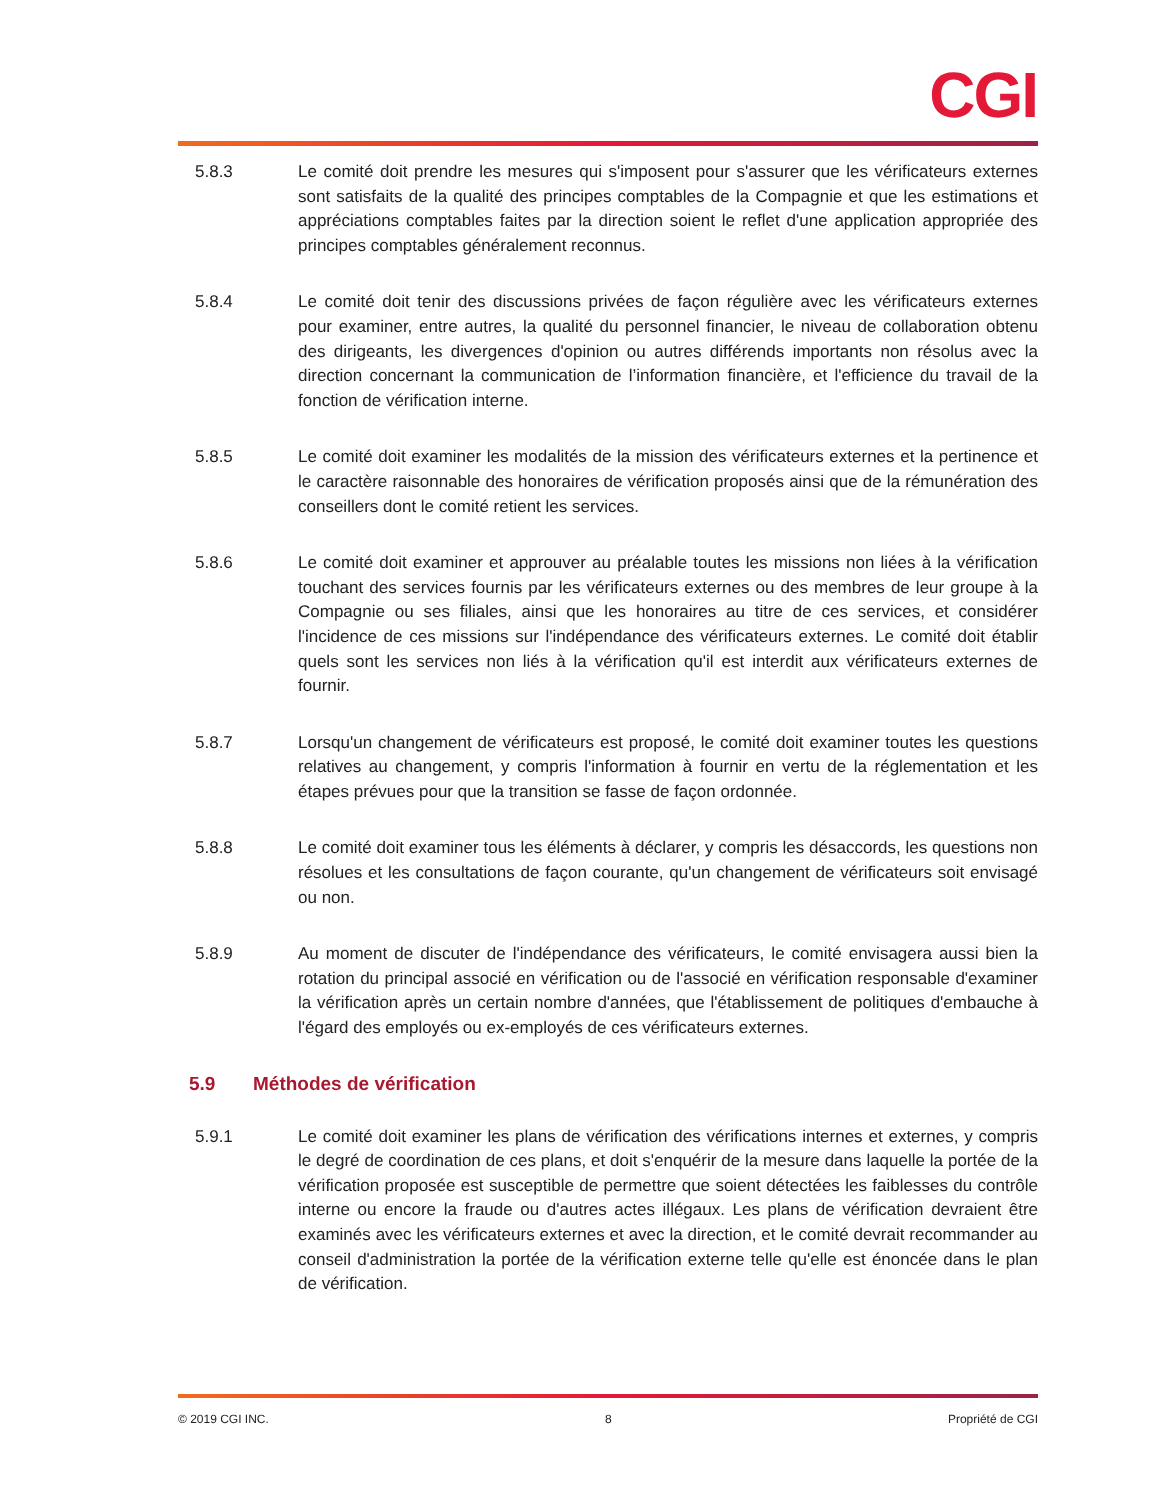CGI
5.8.3 Le comité doit prendre les mesures qui s'imposent pour s'assurer que les vérificateurs externes sont satisfaits de la qualité des principes comptables de la Compagnie et que les estimations et appréciations comptables faites par la direction soient le reflet d'une application appropriée des principes comptables généralement reconnus.
5.8.4 Le comité doit tenir des discussions privées de façon régulière avec les vérificateurs externes pour examiner, entre autres, la qualité du personnel financier, le niveau de collaboration obtenu des dirigeants, les divergences d'opinion ou autres différends importants non résolus avec la direction concernant la communication de l’information financière, et l'efficience du travail de la fonction de vérification interne.
5.8.5 Le comité doit examiner les modalités de la mission des vérificateurs externes et la pertinence et le caractère raisonnable des honoraires de vérification proposés ainsi que de la rémunération des conseillers dont le comité retient les services.
5.8.6 Le comité doit examiner et approuver au préalable toutes les missions non liées à la vérification touchant des services fournis par les vérificateurs externes ou des membres de leur groupe à la Compagnie ou ses filiales, ainsi que les honoraires au titre de ces services, et considérer l'incidence de ces missions sur l'indépendance des vérificateurs externes. Le comité doit établir quels sont les services non liés à la vérification qu'il est interdit aux vérificateurs externes de fournir.
5.8.7 Lorsqu'un changement de vérificateurs est proposé, le comité doit examiner toutes les questions relatives au changement, y compris l'information à fournir en vertu de la réglementation et les étapes prévues pour que la transition se fasse de façon ordonnée.
5.8.8 Le comité doit examiner tous les éléments à déclarer, y compris les désaccords, les questions non résolues et les consultations de façon courante, qu'un changement de vérificateurs soit envisagé ou non.
5.8.9 Au moment de discuter de l'indépendance des vérificateurs, le comité envisagera aussi bien la rotation du principal associé en vérification ou de l'associé en vérification responsable d'examiner la vérification après un certain nombre d'années, que l'établissement de politiques d'embauche à l'égard des employés ou ex-employés de ces vérificateurs externes.
5.9 Méthodes de vérification
5.9.1 Le comité doit examiner les plans de vérification des vérifications internes et externes, y compris le degré de coordination de ces plans, et doit s'enquérir de la mesure dans laquelle la portée de la vérification proposée est susceptible de permettre que soient détectées les faiblesses du contrôle interne ou encore la fraude ou d'autres actes illégaux. Les plans de vérification devraient être examinés avec les vérificateurs externes et avec la direction, et le comité devrait recommander au conseil d'administration la portée de la vérification externe telle qu'elle est énoncée dans le plan de vérification.
© 2019 CGI INC. 8 Propriété de CGI